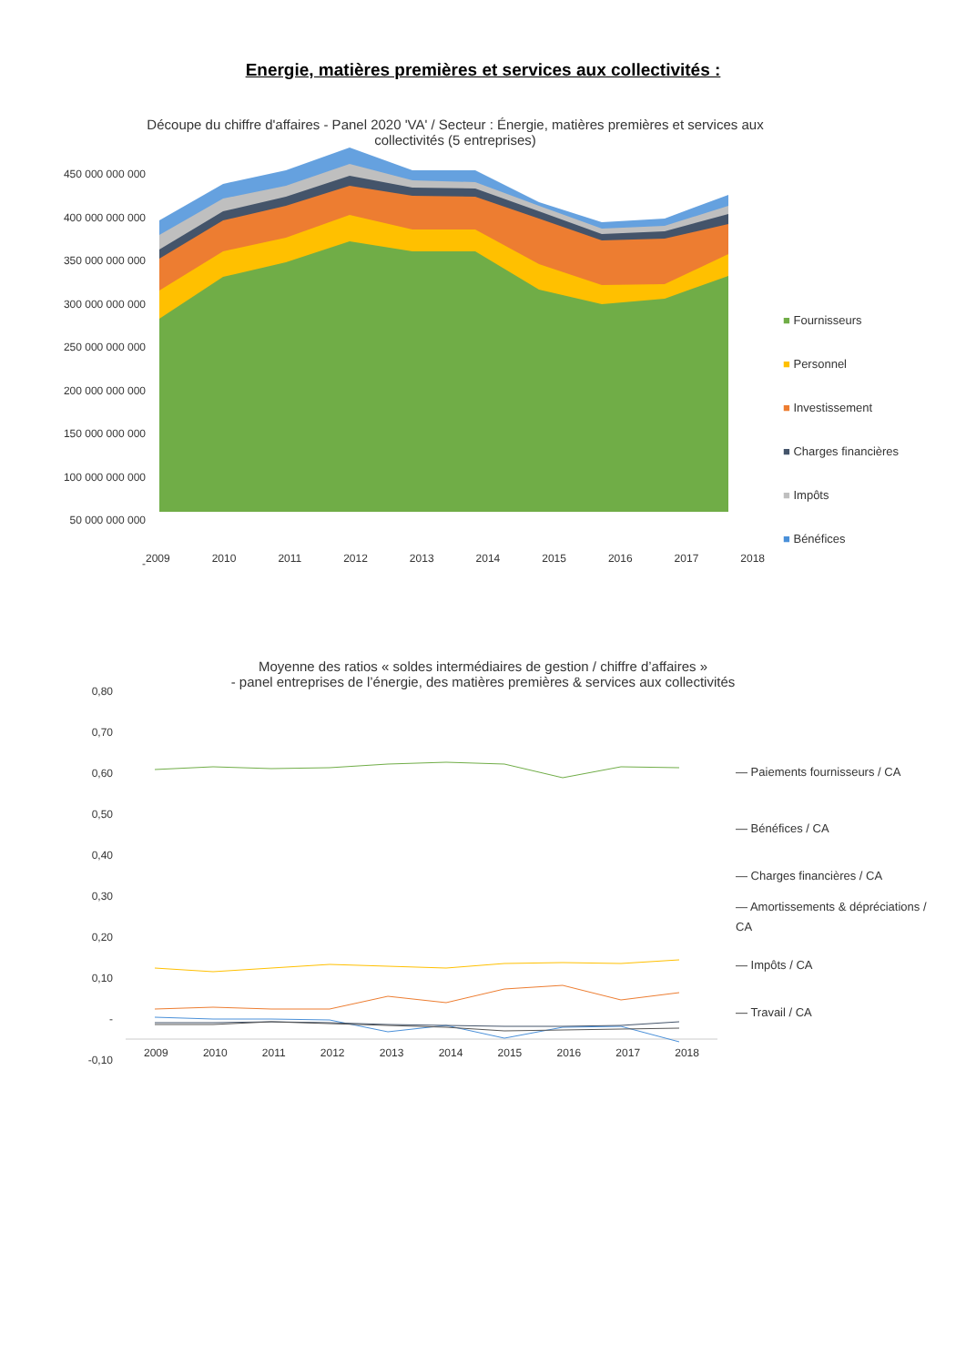Energie, matières premières et services aux collectivités :
450 000 000 000
400 000 000 000
350 000 000 000
300 000 000 000
250 000 000 000
200 000 000 000
150 000 000 000
100 000 000 000
50 000 000 000
-
Découpe du chiffre d'affaires - Panel 2020 'VA' / Secteur : Énergie, matières premières et services aux collectivités (5 entreprises)
2009 2010 2011 2012 2013 2014 2015 2016 2017 2018
■ Fournisseurs
■ Personnel
■ Investissement
■ Charges financières
■ Impôts
■ Bénéfices
Moyenne des ratios « soldes intermédiaires de gestion / chiffre d’affaires »
- panel entreprises de l’énergie, des matières premières & services aux collectivités
0,80
0,70
0,60
0,50
0,40
0,30
0,20
0,10
-
-0,10
2009 2010 2011 2012 2013 2014 2015 2016 2017 2018
— Paiements fournisseurs / CA
— Bénéfices / CA
— Charges financières / CA
— Amortissements & dépréciations / CA
— Impôts / CA
— Travail / CA